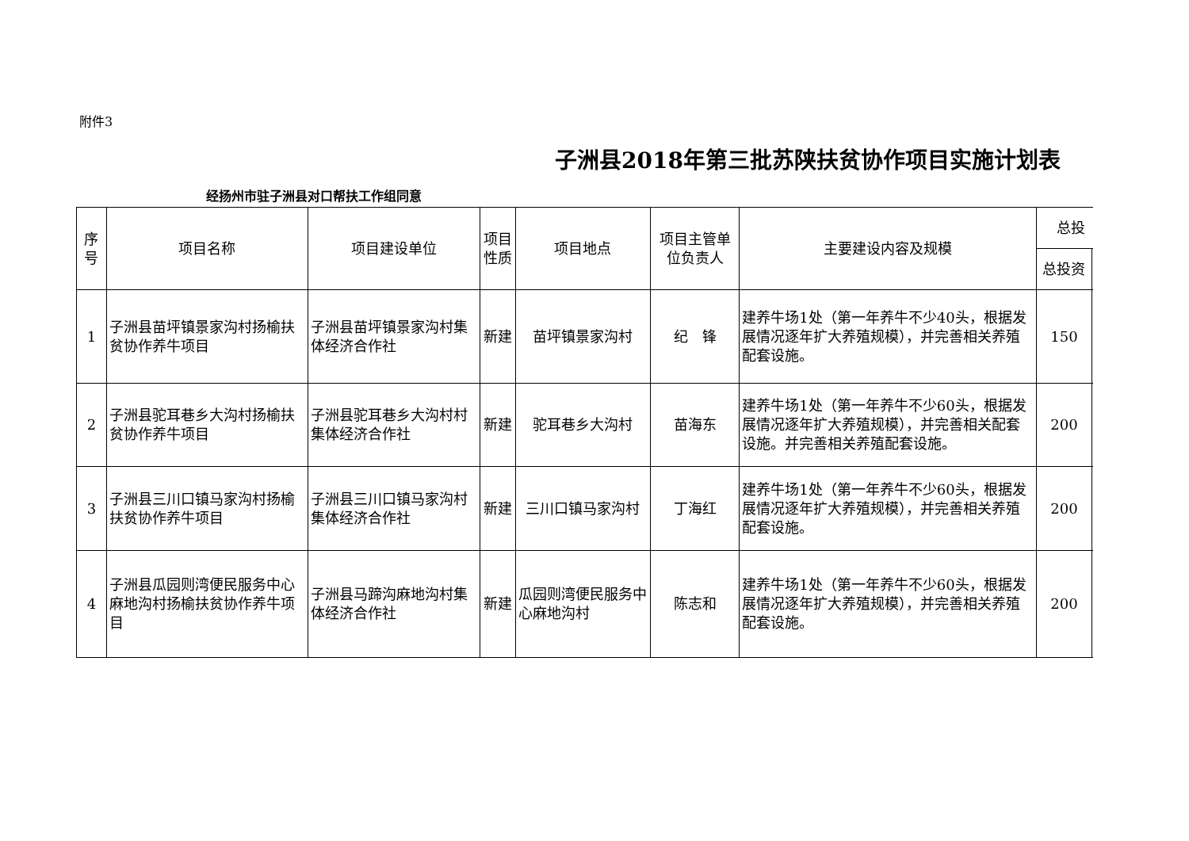附件3
子洲县2018年第三批苏陕扶贫协作项目实施计划表
经扬州市驻子洲县对口帮扶工作组同意
| 序 号 | 项目名称 | 项目建设单位 | 项目 性质 | 项目地点 | 项目主管单 位负责人 | 主要建设内容及规模 | 总投 | |
| --- | --- | --- | --- | --- | --- | --- | --- | --- |
| | | | | | | | 总投资 | |
| 1 | 子洲县苗坪镇景家沟村扬榆扶贫协作养牛项目 | 子洲县苗坪镇景家沟村集体经济合作社 | 新建 | 苗坪镇景家沟村 | 纪 锋 | 建养牛场1处（第一年养牛不少40头，根据发展情况逐年扩大养殖规模），并完善相关养殖配套设施。 | 150 | |
| 2 | 子洲县驼耳巷乡大沟村扬榆扶贫协作养牛项目 | 子洲县驼耳巷乡大沟村村集体经济合作社 | 新建 | 驼耳巷乡大沟村 | 苗海东 | 建养牛场1处（第一年养牛不少60头，根据发展情况逐年扩大养殖规模），并完善相关配套设施。并完善相关养殖配套设施。 | 200 | |
| 3 | 子洲县三川口镇马家沟村扬榆扶贫协作养牛项目 | 子洲县三川口镇马家沟村集体经济合作社 | 新建 | 三川口镇马家沟村 | 丁海红 | 建养牛场1处（第一年养牛不少60头，根据发展情况逐年扩大养殖规模），并完善相关养殖配套设施。 | 200 | |
| 4 | 子洲县瓜园则湾便民服务中心麻地沟村扬榆扶贫协作养牛项目 | 子洲县马蹄沟麻地沟村集体经济合作社 | 新建 | 瓜园则湾便民服务中心麻地沟村 | 陈志和 | 建养牛场1处（第一年养牛不少60头，根据发展情况逐年扩大养殖规模），并完善相关养殖配套设施。 | 200 | |